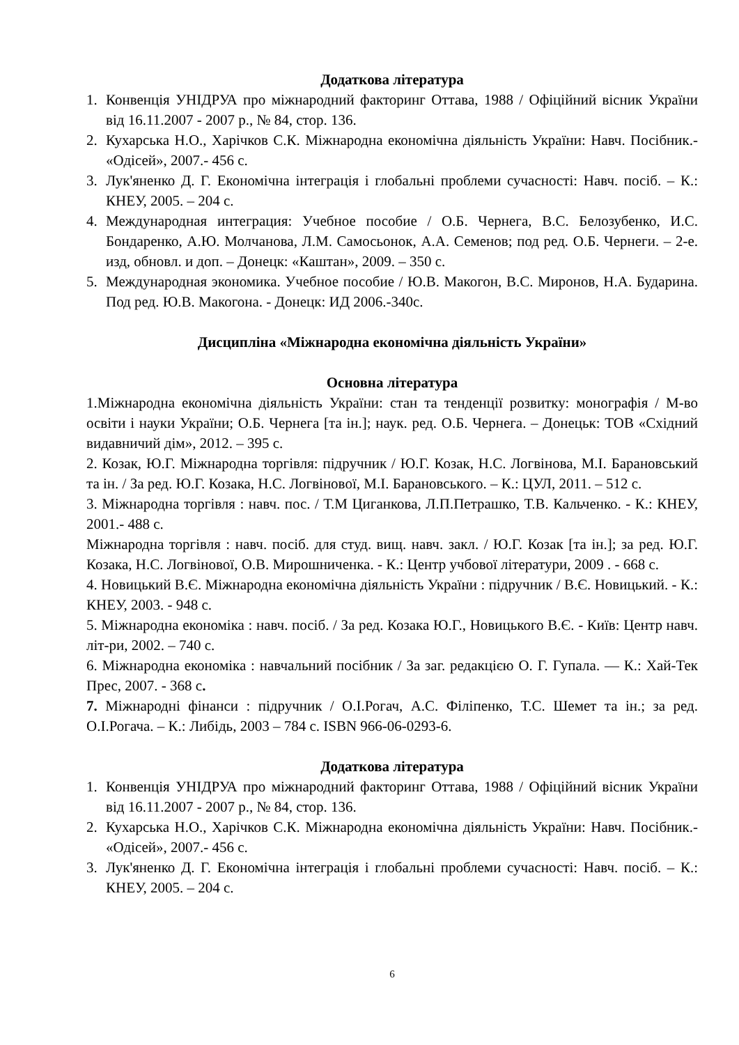Додаткова література
1. Конвенція УНІДРУА про міжнародний факторинг Оттава, 1988 / Офіційний вісник України від 16.11.2007 - 2007 р., № 84, стор. 136.
2. Кухарська Н.О., Харічков С.К. Міжнародна економічна діяльність України: Навч. Посібник.- «Одісей», 2007.- 456 с.
3. Лук'яненко Д. Г. Економічна інтеграція і глобальні проблеми сучасності: Навч. посіб. – К.: КНЕУ, 2005. – 204 с.
4. Международная интеграция: Учебное пособие / О.Б. Чернега, В.С. Белозубенко, И.С. Бондаренко, А.Ю. Молчанова, Л.М. Самосьонок, А.А. Семенов; под ред. О.Б. Чернеги. – 2-е. изд, обновл. и доп. – Донецк: «Каштан», 2009. – 350 с.
5. Международная экономика. Учебное пособие / Ю.В. Макогон, В.С. Миронов, Н.А. Бударина. Под ред. Ю.В. Макогона. - Донецк: ИД 2006.-340с.
Дисципліна «Міжнародна економічна діяльність України»
Основна література
1.Міжнародна економічна діяльність України: стан та тенденції розвитку: монографія / М-во освіти і науки України; О.Б. Чернега [та ін.]; наук. ред. О.Б. Чернега. – Донецьк: ТОВ «Східний видавничий дім», 2012. – 395 с.
2. Козак, Ю.Г. Міжнародна торгівля: підручник / Ю.Г. Козак, Н.С. Логвінова, М.І. Барановський та ін. / За ред. Ю.Г. Козака, Н.С. Логвінової, М.І. Барановського. – К.: ЦУЛ, 2011. – 512 с.
3. Міжнародна торгівля : навч. пос. / Т.М Циганкова, Л.П.Петрашко, Т.В. Кальченко. - К.: КНЕУ, 2001.- 488 с.
Міжнародна торгівля : навч. посіб. для студ. вищ. навч. закл. / Ю.Г. Козак [та ін.]; за ред. Ю.Г. Козака, Н.С. Логвінової, О.В. Мирошниченка. - К.: Центр учбової літератури, 2009 . - 668 с.
4. Новицький В.Є. Міжнародна економічна діяльність України : підручник / В.Є. Новицький. - К.: КНЕУ, 2003. - 948 с.
5. Міжнародна економіка : навч. посіб. / За ред. Козака Ю.Г., Новицького В.Є. - Київ: Центр навч. літ-ри, 2002. – 740 с.
6. Міжнародна економіка : навчальний посібник / За заг. редакцією О. Г. Гупала. — К.: Хай-Тек Прес, 2007. - 368 с.
7. Міжнародні фінанси : підручник / О.І.Рогач, А.С. Філіпенко, Т.С. Шемет та ін.; за ред. О.І.Рогача. – К.: Либідь, 2003 – 784 с. ISBN 966-06-0293-6.
Додаткова література
1. Конвенція УНІДРУА про міжнародний факторинг Оттава, 1988 / Офіційний вісник України від 16.11.2007 - 2007 р., № 84, стор. 136.
2. Кухарська Н.О., Харічков С.К. Міжнародна економічна діяльність України: Навч. Посібник.- «Одісей», 2007.- 456 с.
3. Лук'яненко Д. Г. Економічна інтеграція і глобальні проблеми сучасності: Навч. посіб. – К.: КНЕУ, 2005. – 204 с.
6